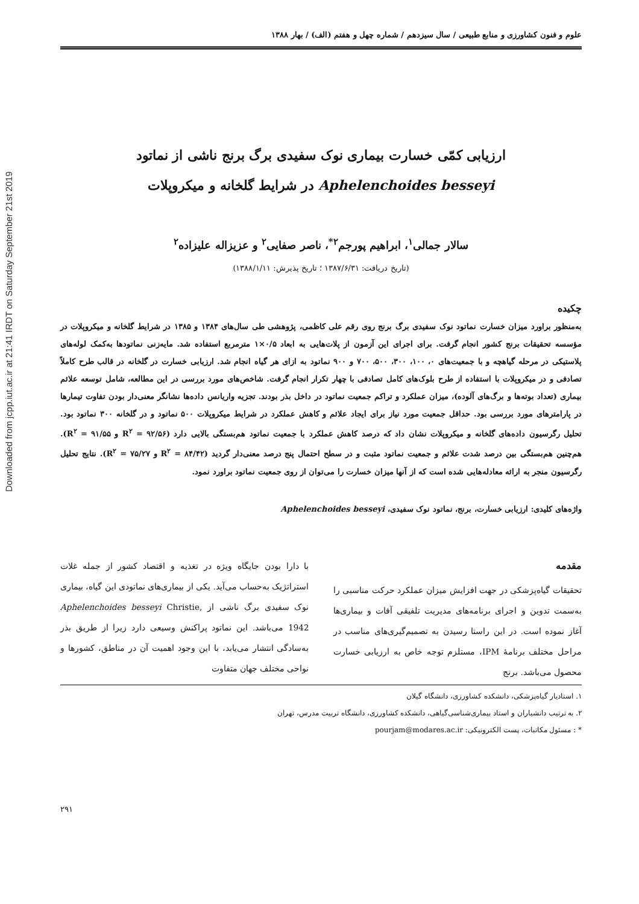Downloaded from jcpp.iut.ac.ir at 21:41 IRDT on Saturday September 21st 2019
علوم و فنون کشاورزی و منابع طبیعی / سال سیزدهم / شماره چهل و هفتم (الف) / بهار ۱۳۸۸
ارزیابی کمّی خسارت بیماری نوک سفیدی برگ برنج ناشی از نماتود
Aphelenchoides besseyi در شرایط گلخانه و میکروپلات
سالار جمالی<sup>۱</sup>، ابراهیم پورجم<sup>۲*</sup>، ناصر صفایی<sup>۲</sup> و عزیزاله علیزاده<sup>۲</sup>
(تاریخ دریافت: ۱۳۸۷/۶/۳۱ ؛ تاریخ پذیرش: ۱۳۸۸/۱/۱۱)
چکیده
به‌منظور براورد میزان خسارت نماتود نوک سفیدی برگ برنج روی رقم علی کاظمی، پژوهشی طی سال‌های ۱۳۸۴ و ۱۳۸۵ در شرایط گلخانه و میکروپلات در مؤسسه تحقیقات برنج کشور انجام گرفت. برای اجرای این آزمون از پلات‌هایی به ابعاد ۰/۵×۱ مترمربع استفاده شد. مایه‌زنی نماتودها به‌کمک لوله‌های پلاستیکی در مرحله گیاهچه و با جمعیت‌های ۰، ۱۰۰، ۳۰۰، ۵۰۰، ۷۰۰ و ۹۰۰ نماتود به ازای هر گیاه انجام شد. ارزیابی خسارت در گلخانه در قالب طرح کاملاً تصادفی و در میکروپلات با استفاده از طرح بلوک‌های کامل تصادفی با چهار تکرار انجام گرفت. شاخص‌های مورد بررسی در این مطالعه، شامل توسعه علائم بیماری (تعداد بوته‌ها و برگ‌های آلوده)، میزان عملکرد و تراکم جمعیت نماتود در داخل بذر بودند. تجزیه واریانس داده‌ها نشانگر معنی‌دار بودن تفاوت تیمارها در پارامترهای مورد بررسی بود. حداقل جمعیت مورد نیاز برای ایجاد علائم و کاهش عملکرد در شرایط میکروپلات ۵۰۰ نماتود و در گلخانه ۳۰۰ نماتود بود. تحلیل رگرسیون داده‌های گلخانه و میکروپلات نشان داد که درصد کاهش عملکرد با جمعیت نماتود هم‌بستگی بالایی دارد (R<sup>۲</sup> = ۹۲/۵۶ و R<sup>۲</sup> = ۹۱/۵۵). هم‌چنین هم‌بستگی بین درصد شدت علائم و جمعیت نماتود مثبت و در سطح احتمال پنج درصد معنی‌دار گردید (R<sup>۲</sup> = ۸۴/۴۲ و R<sup>۲</sup> = ۷۵/۲۷). نتایج تحلیل رگرسیون منجر به ارائه معادله‌هایی شده است که از آنها میزان خسارت را می‌توان از روی جمعیت نماتود براورد نمود.
واژه‌های کلیدی: ارزیابی خسارت، برنج، نماتود نوک سفیدی، Aphelenchoides besseyi
مقدمه
تحقیقات گیاه‌پزشکی در جهت افزایش میزان عملکرد حرکت مناسبی را به‌سمت تدوین و اجرای برنامه‌های مدیریت تلفیقی آفات و بیماری‌ها آغاز نموده است. در این راستا رسیدن به تصمیم‌گیری‌های مناسب در مراحل مختلف برنامهٔ IPM، مستلزم توجه خاص به ارزیابی خسارت محصول می‌باشد. برنج
با دارا بودن جایگاه ویژه در تغذیه و اقتصاد کشور از جمله غلات استراتژیک به‌حساب می‌آید. یکی از بیماری‌های نماتودی این گیاه، بیماری نوک سفیدی برگ ناشی از Aphelenchoides besseyi Christie, 1942 می‌باشد. این نماتود پراکنش وسیعی دارد زیرا از طریق بذر به‌سادگی انتشار می‌یابد، با این وجود اهمیت آن در مناطق، کشورها و نواحی مختلف جهان متفاوت
۱. استادیار گیاه‌پزشکی، دانشکده کشاورزی، دانشگاه گیلان
۲. به ترتیب دانشیاران و استاد بیماری‌شناسی‌گیاهی، دانشکده کشاورزی، دانشگاه تربیت مدرس، تهران
* : مسئول مکاتبات، پست الکترونیکی: pourjam@modares.ac.ir
۲۹۱